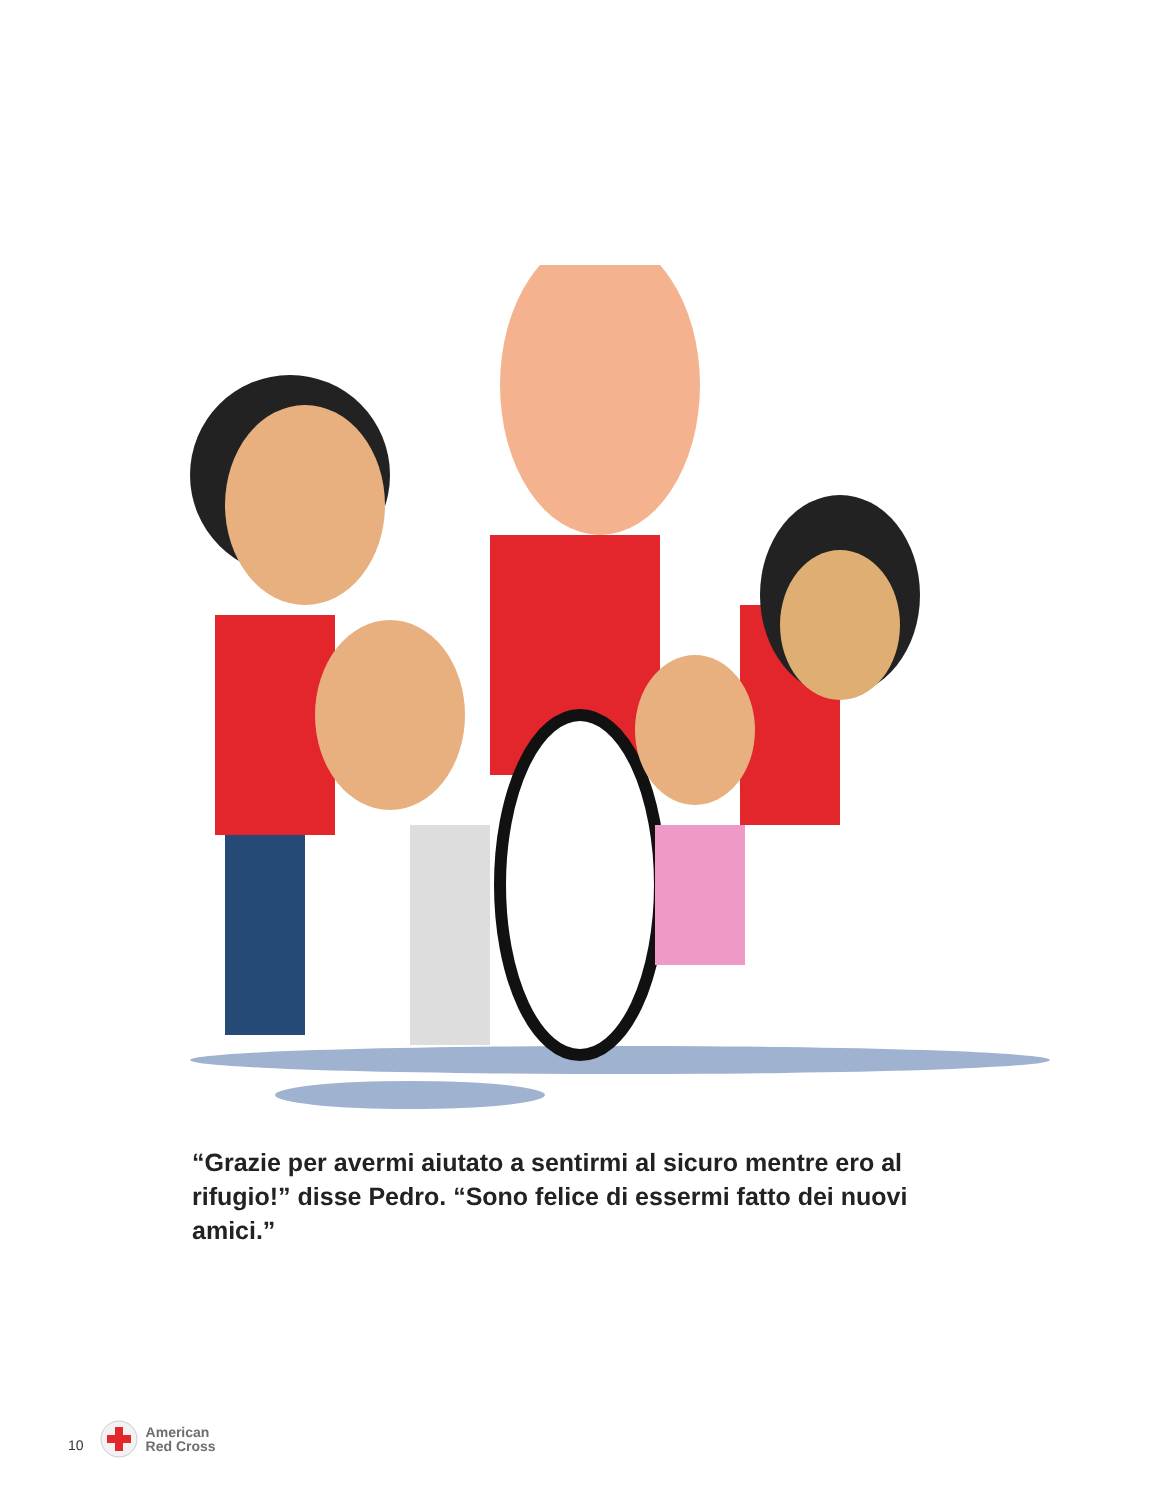“Grazie per avermi aiutato a sentirmi al sicuro mentre ero al rifugio!” disse Pedro. “Sono felice di essermi fatto dei nuovi amici.”
10
American
Red Cross